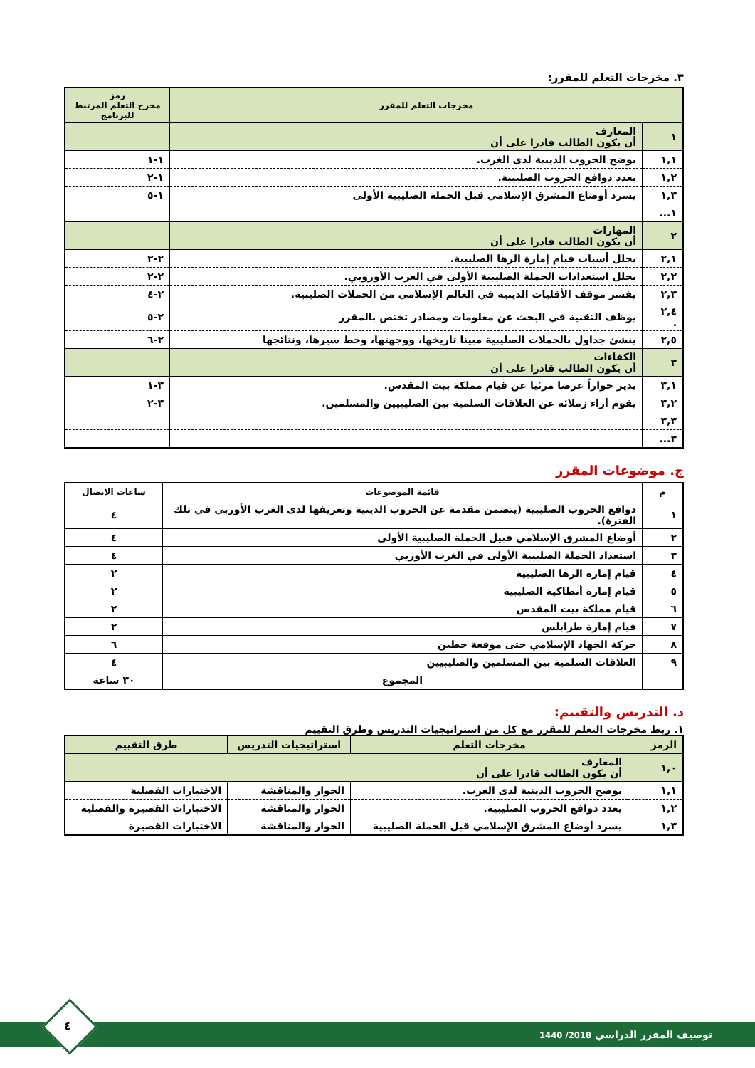٣. مخرجات التعلم للمقرر:
| مخرجات التعلم للمقرر | | رمز مخرج التعلم المرتبط للبرنامج |
| --- | --- | --- |
| ١ | المعارف أن يكون الطالب قادرا على أن | |
| ١,١ | يوضح الحروب الدينية لدى الغرب. | ١-١ |
| ١,٢ | يعدد دوافع الحروب الصليبية. | ١-٢ |
| ١,٣ | يسرد أوضاع المشرق الإسلامي قبل الحملة الصليبية الأولى | ١-٥ |
| ١... | | |
| ٢ | المهارات أن يكون الطالب قادرا على أن | |
| ٢,١ | يحلل أسباب قيام إمارة الرها الصليبية. | ٢-٢ |
| ٢,٢ | يحلل استعدادات الحملة الصليبية الأولى في الغرب الأوروبي. | ٢-٢ |
| ٢,٣ | يفسر موقف الأقليات الدينية في العالم الإسلامي من الحملات الصليبية. | ٢-٤ |
| ٢,٤ . | يوظف التقنية في البحث عن معلومات ومصادر تختص بالمقرر | ٢-٥ |
| ٢,٥ | ينشئ جداول بالحملات الصليبية مبينا تاريخها، ووجهتها، وخط سيرها، ونتائجها | ٢-٦ |
| ٣ | الكفاءات أن يكون الطالب قادرا على أن | |
| ٣,١ | يدير حواراً عرضا مرئيا عن قيام مملكة بيت المقدس. | ٣-١ |
| ٣,٢ | يقوم أراء زملائه عن العلاقات السلمية بين الصليبيين والمسلمين. | ٣-٢ |
| ٣,٣ | | |
| ٣... | | |
ج. موضوعات المقرر
| م | قائمة الموضوعات | ساعات الاتصال |
| --- | --- | --- |
| ١ | دوافع الحروب الصليبية (يتضمن مقدمة عن الحروب الدينية وتعريفها لدى الغرب الأوربي في تلك الفترة). | ٤ |
| ٢ | أوضاع المشرق الإسلامي قبيل الحملة الصليبية الأولى | ٤ |
| ٣ | استعداد الحملة الصليبية الأولى في الغرب الأوربي | ٤ |
| ٤ | قيام إمارة الرها الصليبية | ٢ |
| ٥ | قيام إمارة أنطاكية الصليبية | ٢ |
| ٦ | قيام مملكة بيت المقدس | ٢ |
| ٧ | قيام إمارة طرابلس | ٢ |
| ٨ | حركة الجهاد الإسلامي حتى موقعة حطين | ٦ |
| ٩ | العلاقات السلمية بين المسلمين والصليبيين | ٤ |
| | المجموع | ٣٠ ساعة |
د. التدريس والتقييم:
١. ربط مخرجات التعلم للمقرر مع كل من استراتيجيات التدريس وطرق التقييم
| الرمز | مخرجات التعلم | استراتيجيات التدريس | طرق التقييم |
| ١,٠ | المعارف أن يكون الطالب قادرا على أن | | |
| ١,١ | يوضح الحروب الدينية لدى الغرب. | الحوار والمناقشة | الاختبارات الفصلية |
| ١,٢ | يعدد دوافع الحروب الصليبية. | الحوار والمناقشة | الاختبارات القصيرة والفصلية |
| ١,٣ | يسرد أوضاع المشرق الإسلامي قبل الحملة الصليبية | الحوار والمناقشة | الاختبارات القصيرة |
توصيف المقرر الدراسي 2018/ 1440
٤